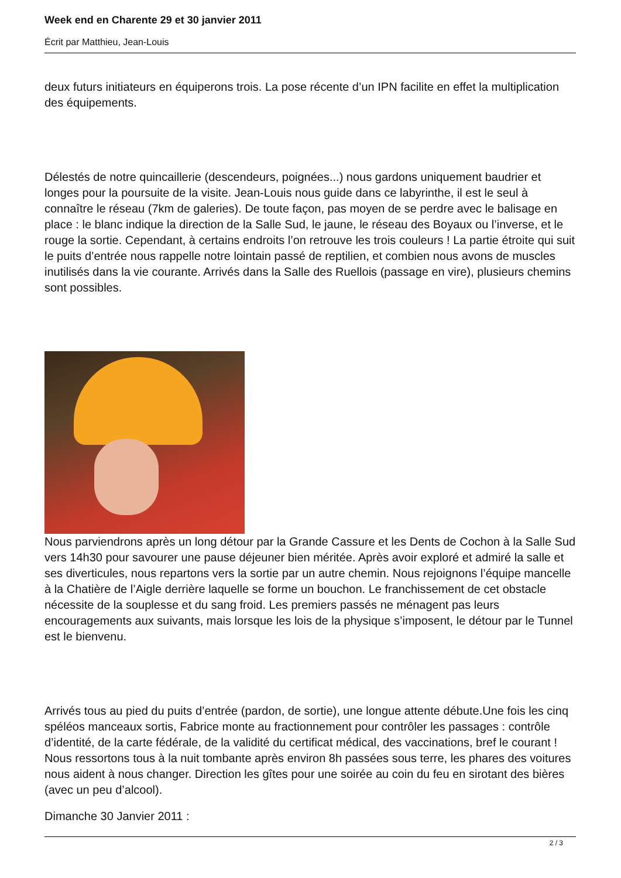Week end en Charente 29 et 30 janvier 2011
Écrit par Matthieu, Jean-Louis
deux futurs initiateurs en équiperons trois. La pose récente d’un IPN facilite en effet la multiplication des équipements.
Délestés de notre quincaillerie (descendeurs, poignées...) nous gardons uniquement baudrier et longes pour la poursuite de la visite. Jean-Louis nous guide dans ce labyrinthe, il est le seul à connaître le réseau (7km de galeries). De toute façon, pas moyen de se perdre avec le balisage en place : le blanc indique la direction de la Salle Sud, le jaune, le réseau des Boyaux ou l’inverse, et le rouge la sortie. Cependant, à certains endroits l’on retrouve les trois couleurs ! La partie étroite qui suit le puits d’entrée nous rappelle notre lointain passé de reptilien, et combien nous avons de muscles inutilisés dans la vie courante. Arrivés dans la Salle des Ruellois (passage en vire), plusieurs chemins sont possibles.
Nous parviendrons après un long détour par la Grande Cassure et les Dents de Cochon à la Salle Sud vers 14h30 pour savourer une pause déjeuner bien méritée. Après avoir exploré et admiré la salle et ses diverticules, nous repartons vers la sortie par un autre chemin. Nous rejoignons l’équipe mancelle à la Chatière de l’Aigle derrière laquelle se forme un bouchon. Le franchissement de cet obstacle nécessite de la souplesse et du sang froid. Les premiers passés ne ménagent pas leurs encouragements aux suivants, mais lorsque les lois de la physique s’imposent, le détour par le Tunnel est le bienvenu.
Arrivés tous au pied du puits d’entrée (pardon, de sortie), une longue attente débute.Une fois les cinq spéléos manceaux sortis, Fabrice monte au fractionnement pour contrôler les passages : contrôle d’identité, de la carte fédérale, de la validité du certificat médical, des vaccinations, bref le courant ! Nous ressortons tous à la nuit tombante après environ 8h passées sous terre, les phares des voitures nous aident à nous changer. Direction les gîtes pour une soirée au coin du feu en sirotant des bières (avec un peu d’alcool).
Dimanche 30 Janvier 2011 :
2 / 3